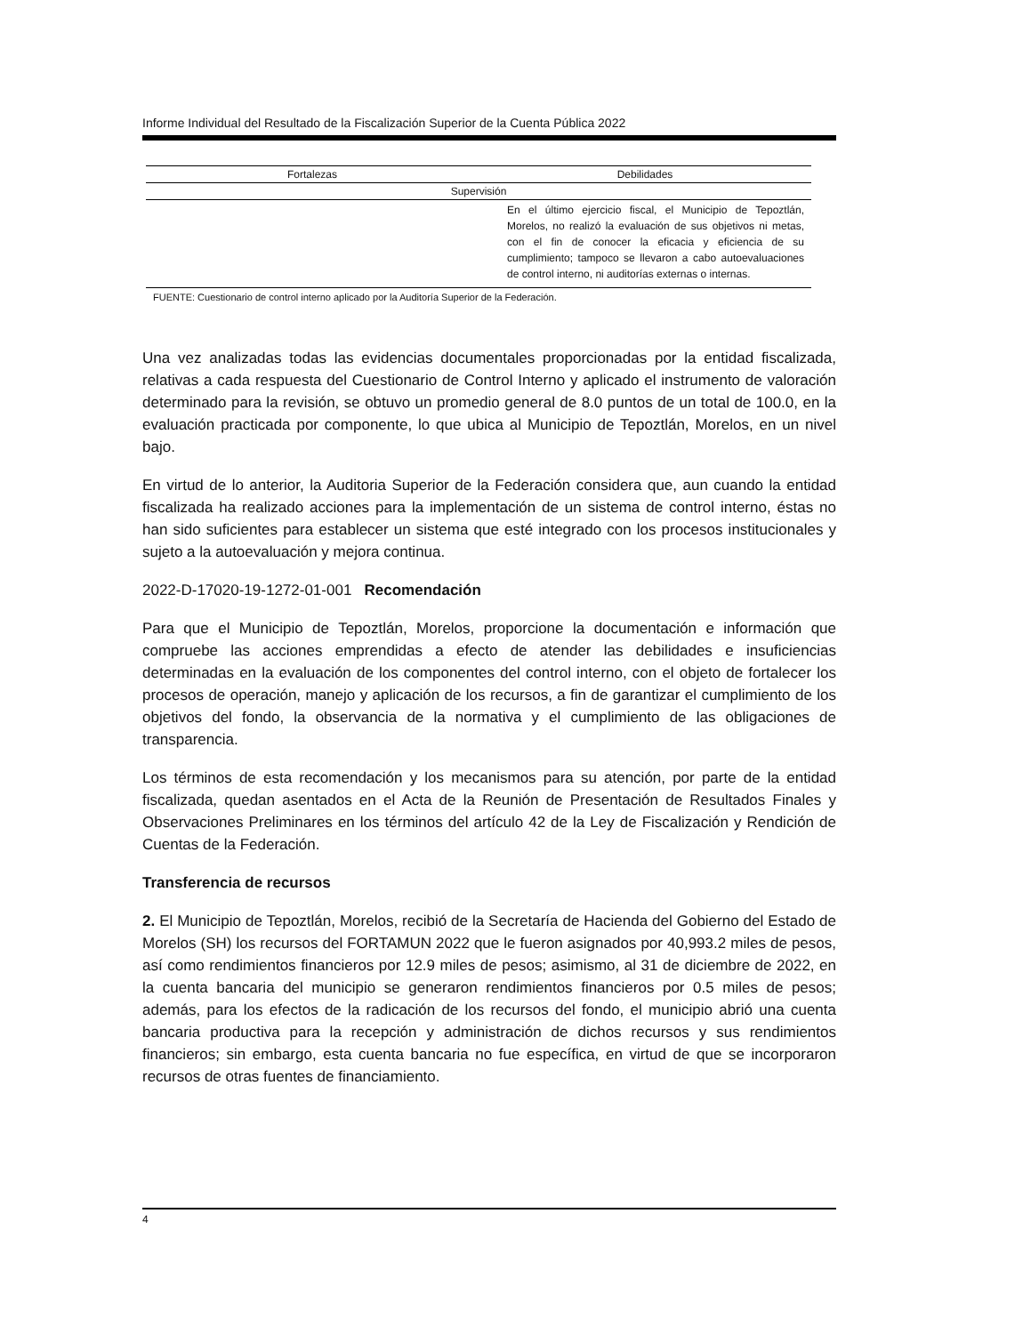Informe Individual del Resultado de la Fiscalización Superior de la Cuenta Pública 2022
| Fortalezas | Debilidades |
| --- | --- |
| Supervisión | |
| | En el último ejercicio fiscal, el Municipio de Tepoztlán, Morelos, no realizó la evaluación de sus objetivos ni metas, con el fin de conocer la eficacia y eficiencia de su cumplimiento; tampoco se llevaron a cabo autoevaluaciones de control interno, ni auditorías externas o internas. |
FUENTE: Cuestionario de control interno aplicado por la Auditoría Superior de la Federación.
Una vez analizadas todas las evidencias documentales proporcionadas por la entidad fiscalizada, relativas a cada respuesta del Cuestionario de Control Interno y aplicado el instrumento de valoración determinado para la revisión, se obtuvo un promedio general de 8.0 puntos de un total de 100.0, en la evaluación practicada por componente, lo que ubica al Municipio de Tepoztlán, Morelos, en un nivel bajo.
En virtud de lo anterior, la Auditoria Superior de la Federación considera que, aun cuando la entidad fiscalizada ha realizado acciones para la implementación de un sistema de control interno, éstas no han sido suficientes para establecer un sistema que esté integrado con los procesos institucionales y sujeto a la autoevaluación y mejora continua.
2022-D-17020-19-1272-01-001 Recomendación
Para que el Municipio de Tepoztlán, Morelos, proporcione la documentación e información que compruebe las acciones emprendidas a efecto de atender las debilidades e insuficiencias determinadas en la evaluación de los componentes del control interno, con el objeto de fortalecer los procesos de operación, manejo y aplicación de los recursos, a fin de garantizar el cumplimiento de los objetivos del fondo, la observancia de la normativa y el cumplimiento de las obligaciones de transparencia.
Los términos de esta recomendación y los mecanismos para su atención, por parte de la entidad fiscalizada, quedan asentados en el Acta de la Reunión de Presentación de Resultados Finales y Observaciones Preliminares en los términos del artículo 42 de la Ley de Fiscalización y Rendición de Cuentas de la Federación.
Transferencia de recursos
2. El Municipio de Tepoztlán, Morelos, recibió de la Secretaría de Hacienda del Gobierno del Estado de Morelos (SH) los recursos del FORTAMUN 2022 que le fueron asignados por 40,993.2 miles de pesos, así como rendimientos financieros por 12.9 miles de pesos; asimismo, al 31 de diciembre de 2022, en la cuenta bancaria del municipio se generaron rendimientos financieros por 0.5 miles de pesos; además, para los efectos de la radicación de los recursos del fondo, el municipio abrió una cuenta bancaria productiva para la recepción y administración de dichos recursos y sus rendimientos financieros; sin embargo, esta cuenta bancaria no fue específica, en virtud de que se incorporaron recursos de otras fuentes de financiamiento.
4